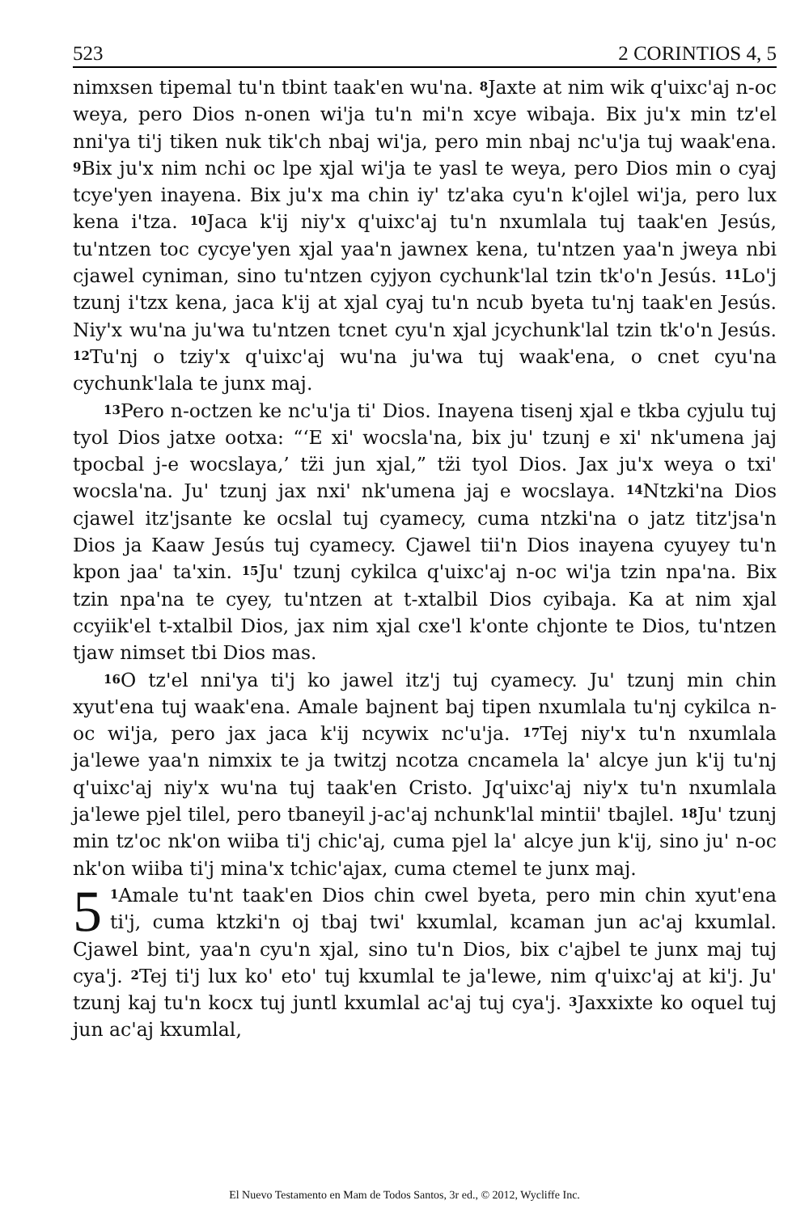523 2 CORINTIOS 4, 5
nimxsen tipemal tu'n tbint taak'en wu'na. <sup>8</sup>Jaxte at nim wik q'uixc'aj n-oc weya, pero Dios n-onen wi'ja tu'n mi'n xcye wibaja. Bix ju'x min tz'el nni'ya ti'j tiken nuk tik'ch nbaj wi'ja, pero min nbaj nc'u'ja tuj waak'ena. <sup>9</sup>Bix ju'x nim nchi oc lpe xjal wi'ja te yasl te weya, pero Dios min o cyaj tcye'yen inayena. Bix ju'x ma chin iy' tz'aka cyu'n k'ojlel wi'ja, pero lux kena i'tza. <sup>10</sup>Jaca k'ij niy'x q'uixc'aj tu'n nxumlala tuj taak'en Jesús, tu'ntzen toc cycye'yen xjal yaa'n jawnex kena, tu'ntzen yaa'n jweya nbi cjawel cyniman, sino tu'ntzen cyjyon cychunk'lal tzin tk'o'n Jesús. <sup>11</sup>Lo'j tzunj i'tzx kena, jaca k'ij at xjal cyaj tu'n ncub byeta tu'nj taak'en Jesús. Niy'x wu'na ju'wa tu'ntzen tcnet cyu'n xjal jcychunk'lal tzin tk'o'n Jesús. <sup>12</sup>Tu'nj o tziy'x q'uixc'aj wu'na ju'wa tuj waak'ena, o cnet cyu'na cychunk'lala te junx maj.
<sup>13</sup> Pero n-octzen ke nc'u'ja ti' Dios. Inayena tisenj xjal e tkba cyjulu tuj tyol Dios jatxe ootxa: “‘E xi' wocsla'na, bix ju' tzunj e xi' nk'umena jaj tpocbal j-e wocslaya,’ tz̈i jun xjal,” tz̈i tyol Dios. Jax ju'x weya o txi' wocsla'na. Ju' tzunj jax nxi' nk'umena jaj e wocslaya. <sup>14</sup>Ntzki'na Dios cjawel itz'jsante ke ocslal tuj cyamecy, cuma ntzki'na o jatz titz'jsa'n Dios ja Kaaw Jesús tuj cyamecy. Cjawel tii'n Dios inayena cyuyey tu'n kpon jaa' ta'xin. <sup>15</sup>Ju' tzunj cykilca q'uixc'aj n-oc wi'ja tzin npa'na. Bix tzin npa'na te cyey, tu'ntzen at t-xtalbil Dios cyibaja. Ka at nim xjal ccyiik'el t-xtalbil Dios, jax nim xjal cxe'l k'onte chjonte te Dios, tu'ntzen tjaw nimset tbi Dios mas.
<sup>16</sup>O tz'el nni'ya ti'j ko jawel itz'j tuj cyamecy. Ju' tzunj min chin xyut'ena tuj waak'ena. Amale bajnent baj tipen nxumlala tu'nj cykilca n-oc wi'ja, pero jax jaca k'ij ncywix nc'u'ja. <sup>17</sup>Tej niy'x tu'n nxumlala ja'lewe yaa'n nimxix te ja twitzj ncotza cncamela la' alcye jun k'ij tu'nj q'uixc'aj niy'x wu'na tuj taak'en Cristo. Jq'uixc'aj niy'x tu'n nxumlala ja'lewe pjel tilel, pero tbaneyil j-ac'aj nchunk'lal mintii' tbajlel. <sup>18</sup>Ju' tzunj min tz'oc nk'on wiiba ti'j chic'aj, cuma pjel la' alcye jun k'ij, sino ju' n-oc nk'on wiiba ti'j mina'x tchic'ajax, cuma ctemel te junx maj.
5<sup>1</sup>Amale tu'nt taak'en Dios chin cwel byeta, pero min chin xyut'ena ti'j, cuma ktzki'n oj tbaj twi' kxumlal, kcaman jun ac'aj kxumlal. Cjawel bint, yaa'n cyu'n xjal, sino tu'n Dios, bix c'ajbel te junx maj tuj cya'j. <sup>2</sup>Tej ti'j lux ko' eto' tuj kxumlal te ja'lewe, nim q'uixc'aj at ki'j. Ju' tzunj kaj tu'n kocx tuj juntl kxumlal ac'aj tuj cya'j. <sup>3</sup>Jaxxixte ko oquel tuj jun ac'aj kxumlal,
El Nuevo Testamento en Mam de Todos Santos, 3r ed., © 2012, Wycliffe Inc.